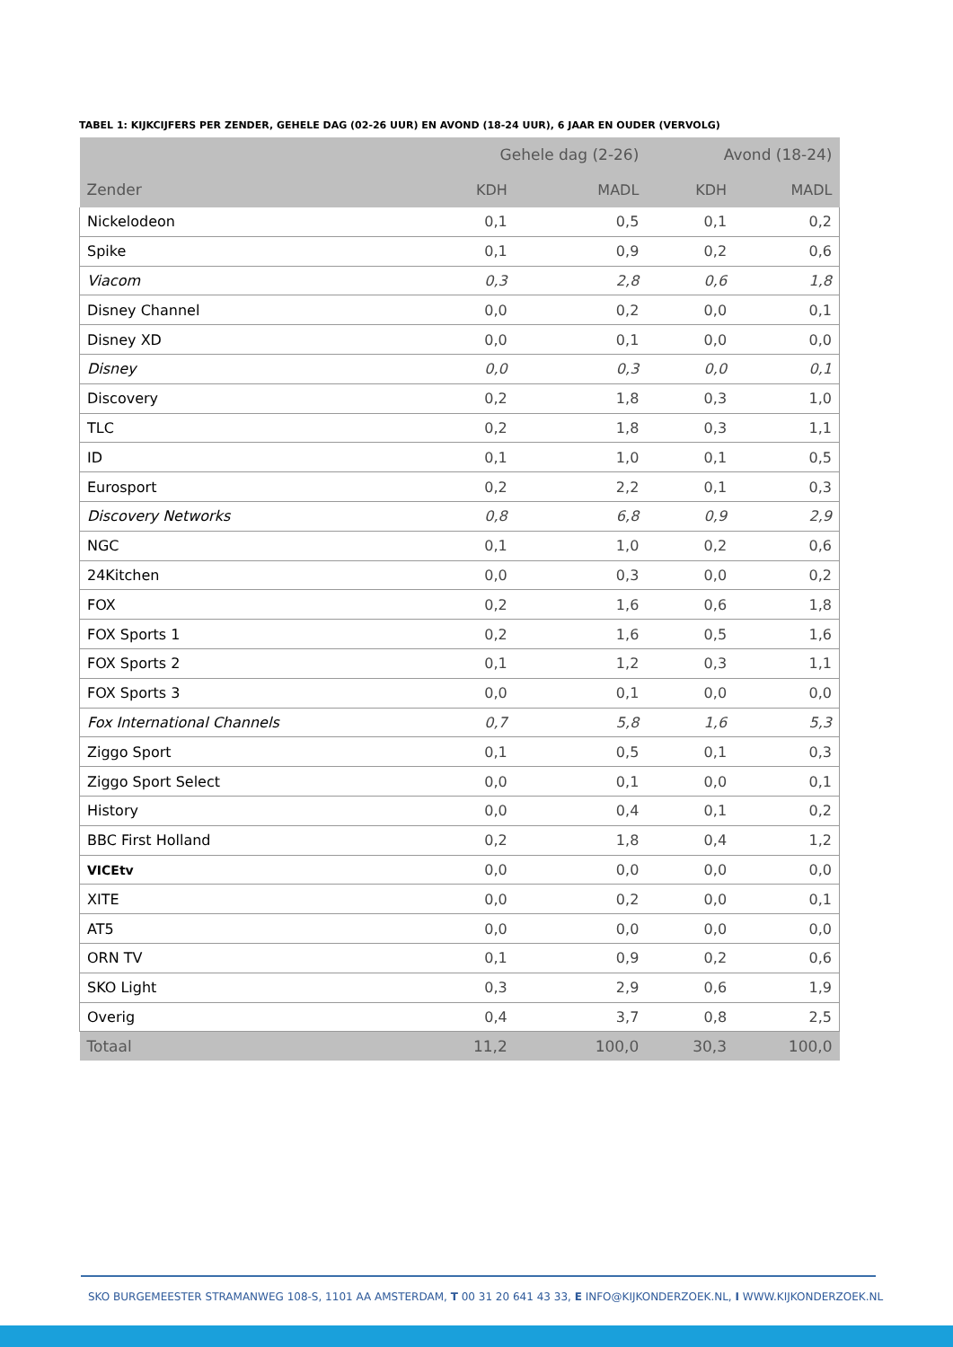TABEL 1: KIJKCIJFERS PER ZENDER, GEHELE DAG (02-26 UUR) EN AVOND (18-24 UUR), 6 JAAR EN OUDER (VERVOLG)
| | Gehele dag (2-26) | | Avond (18-24) | |
| --- | --- | --- | --- | --- |
| Zender | KDH | MADL | KDH | MADL |
| Nickelodeon | 0,1 | 0,5 | 0,1 | 0,2 |
| Spike | 0,1 | 0,9 | 0,2 | 0,6 |
| Viacom | 0,3 | 2,8 | 0,6 | 1,8 |
| Disney Channel | 0,0 | 0,2 | 0,0 | 0,1 |
| Disney XD | 0,0 | 0,1 | 0,0 | 0,0 |
| Disney | 0,0 | 0,3 | 0,0 | 0,1 |
| Discovery | 0,2 | 1,8 | 0,3 | 1,0 |
| TLC | 0,2 | 1,8 | 0,3 | 1,1 |
| ID | 0,1 | 1,0 | 0,1 | 0,5 |
| Eurosport | 0,2 | 2,2 | 0,1 | 0,3 |
| Discovery Networks | 0,8 | 6,8 | 0,9 | 2,9 |
| NGC | 0,1 | 1,0 | 0,2 | 0,6 |
| 24Kitchen | 0,0 | 0,3 | 0,0 | 0,2 |
| FOX | 0,2 | 1,6 | 0,6 | 1,8 |
| FOX Sports 1 | 0,2 | 1,6 | 0,5 | 1,6 |
| FOX Sports 2 | 0,1 | 1,2 | 0,3 | 1,1 |
| FOX Sports 3 | 0,0 | 0,1 | 0,0 | 0,0 |
| Fox International Channels | 0,7 | 5,8 | 1,6 | 5,3 |
| Ziggo Sport | 0,1 | 0,5 | 0,1 | 0,3 |
| Ziggo Sport Select | 0,0 | 0,1 | 0,0 | 0,1 |
| History | 0,0 | 0,4 | 0,1 | 0,2 |
| BBC First Holland | 0,2 | 1,8 | 0,4 | 1,2 |
| VICEtv | 0,0 | 0,0 | 0,0 | 0,0 |
| XITE | 0,0 | 0,2 | 0,0 | 0,1 |
| AT5 | 0,0 | 0,0 | 0,0 | 0,0 |
| ORN TV | 0,1 | 0,9 | 0,2 | 0,6 |
| SKO Light | 0,3 | 2,9 | 0,6 | 1,9 |
| Overig | 0,4 | 3,7 | 0,8 | 2,5 |
| Totaal | 11,2 | 100,0 | 30,3 | 100,0 |
SKO BURGEMEESTER STRAMANWEG 108-S, 1101 AA AMSTERDAM, T 00 31 20 641 43 33, E INFO@KIJKONDERZOEK.NL, I WWW.KIJKONDERZOEK.NL